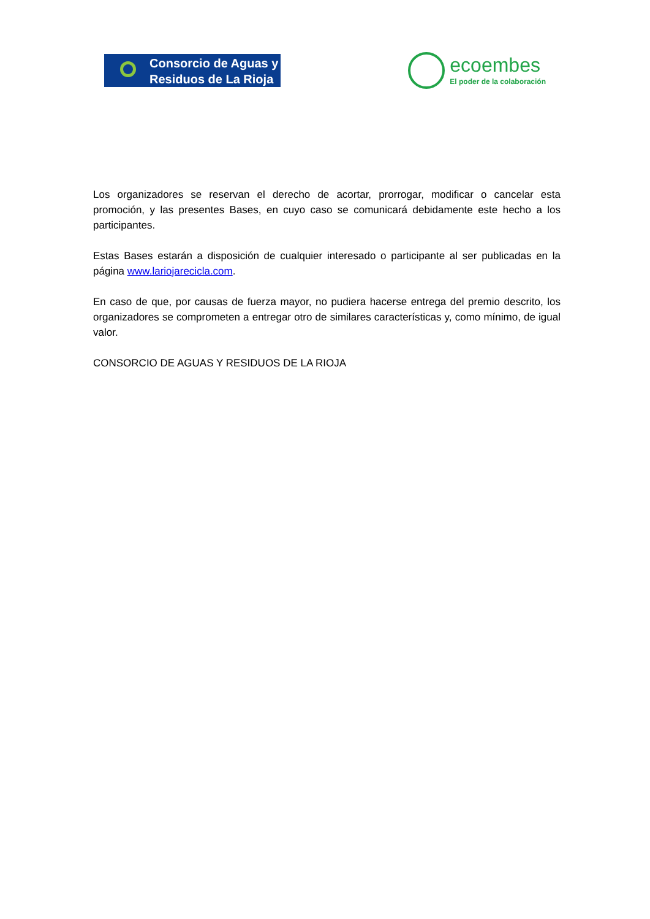Consorcio de Aguas y
Residuos de La Rioja
ecoembes
El poder de la colaboración
Los organizadores se reservan el derecho de acortar, prorrogar, modificar o cancelar esta promoción, y las presentes Bases, en cuyo caso se comunicará debidamente este hecho a los participantes.
Estas Bases estarán a disposición de cualquier interesado o participante al ser publicadas en la página www.lariojarecicla.com.
En caso de que, por causas de fuerza mayor, no pudiera hacerse entrega del premio descrito, los organizadores se comprometen a entregar otro de similares características y, como mínimo, de igual valor.
CONSORCIO DE AGUAS Y RESIDUOS DE LA RIOJA